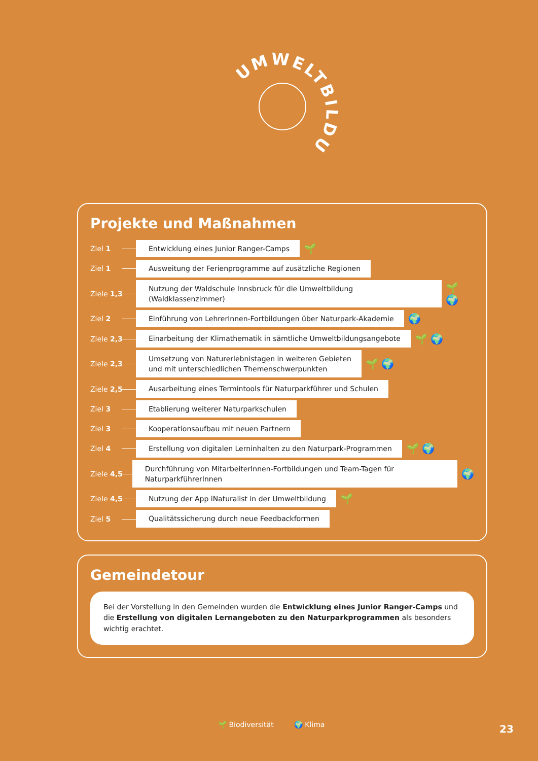UMWELTBILDUNG
Projekte und Maßnahmen
Ziel 1
Entwicklung eines Junior Ranger-Camps
🌱
Ziel 1
Ausweitung der Ferienprogramme auf zusätzliche Regionen
Ziele 1,3
Nutzung der Waldschule Innsbruck für die Umweltbildung (Waldklassenzimmer)
🌱 🌍
Ziel 2
Einführung von LehrerInnen-Fortbildungen über Naturpark-Akademie
🌍
Ziele 2,3
Einarbeitung der Klimathematik in sämtliche Umweltbildungsangebote
🌱 🌍
Ziele 2,3
Umsetzung von Naturerlebnistagen in weiteren Gebieten
und mit unterschiedlichen Themenschwerpunkten
🌱 🌍
Ziele 2,5
Ausarbeitung eines Termintools für Naturparkführer und Schulen
Ziel 3
Etablierung weiterer Naturparkschulen
Ziel 3
Kooperationsaufbau mit neuen Partnern
Ziel 4
Erstellung von digitalen Lerninhalten zu den Naturpark-Programmen
🌱 🌍
Ziele 4,5
Durchführung von MitarbeiterInnen-Fortbildungen und Team-Tagen für NaturparkführerInnen
🌍
Ziele 4,5
Nutzung der App iNaturalist in der Umweltbildung
🌱
Ziel 5
Qualitätssicherung durch neue Feedbackformen
Gemeindetour
Bei der Vorstellung in den Gemeinden wurden die Entwicklung eines Junior Ranger-Camps und die Erstellung von digitalen Lernangeboten zu den Naturparkprogrammen als besonders wichtig erachtet.
🌱 Biodiversität 🌍 Klima
23